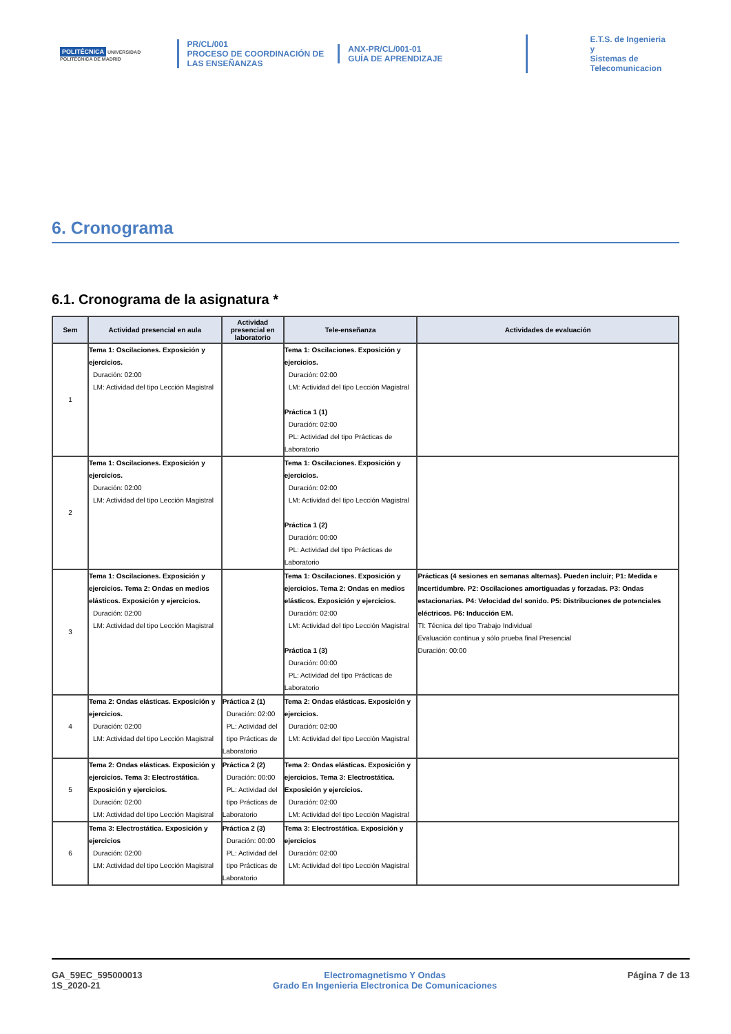POLITÉCNICA UNIVERSIDAD POLITÉCNICA DE MADRID
PR/CL/001
PROCESO DE COORDINACIÓN DE LAS ENSEÑANZAS
ANX-PR/CL/001-01
GUÍA DE APRENDIZAJE
E.T.S. de Ingenieria y
Sistemas de
Telecomunicacion
6. Cronograma
6.1. Cronograma de la asignatura *
| Sem | Actividad presencial en aula | Actividad presencial en laboratorio | Tele-enseñanza | Actividades de evaluación |
| --- | --- | --- | --- | --- |
| 1 | Tema 1: Oscilaciones. Exposición y ejercicios. Duración: 02:00 LM: Actividad del tipo Lección Magistral | | Tema 1: Oscilaciones. Exposición y ejercicios. Duración: 02:00 LM: Actividad del tipo Lección Magistral Práctica 1 (1) Duración: 02:00 PL: Actividad del tipo Prácticas de Laboratorio | |
| 2 | Tema 1: Oscilaciones. Exposición y ejercicios. Duración: 02:00 LM: Actividad del tipo Lección Magistral | | Tema 1: Oscilaciones. Exposición y ejercicios. Duración: 02:00 LM: Actividad del tipo Lección Magistral Práctica 1 (2) Duración: 00:00 PL: Actividad del tipo Prácticas de Laboratorio | |
| 3 | Tema 1: Oscilaciones. Exposición y ejercicios. Tema 2: Ondas en medios elásticos. Exposición y ejercicios. Duración: 02:00 LM: Actividad del tipo Lección Magistral | | Tema 1: Oscilaciones. Exposición y ejercicios. Tema 2: Ondas en medios elásticos. Exposición y ejercicios. Duración: 02:00 LM: Actividad del tipo Lección Magistral Práctica 1 (3) Duración: 00:00 PL: Actividad del tipo Prácticas de Laboratorio | Prácticas (4 sesiones en semanas alternas). Pueden incluir; P1: Medida e Incertidumbre. P2: Oscilaciones amortiguadas y forzadas. P3: Ondas estacionarias. P4: Velocidad del sonido. P5: Distribuciones de potenciales eléctricos. P6: Inducción EM. TI: Técnica del tipo Trabajo Individual Evaluación continua y sólo prueba final Presencial Duración: 00:00 |
| 4 | Tema 2: Ondas elásticas. Exposición y ejercicios. Duración: 02:00 LM: Actividad del tipo Lección Magistral | Práctica 2 (1) Duración: 02:00 PL: Actividad del tipo Prácticas de Laboratorio | Tema 2: Ondas elásticas. Exposición y ejercicios. Duración: 02:00 LM: Actividad del tipo Lección Magistral | |
| 5 | Tema 2: Ondas elásticas. Exposición y ejercicios. Tema 3: Electrostática. Exposición y ejercicios. Duración: 02:00 LM: Actividad del tipo Lección Magistral | Práctica 2 (2) Duración: 00:00 PL: Actividad del tipo Prácticas de Laboratorio | Tema 2: Ondas elásticas. Exposición y ejercicios. Tema 3: Electrostática. Exposición y ejercicios. Duración: 02:00 LM: Actividad del tipo Lección Magistral | |
| 6 | Tema 3: Electrostática. Exposición y ejercicios Duración: 02:00 LM: Actividad del tipo Lección Magistral | Práctica 2 (3) Duración: 00:00 PL: Actividad del tipo Prácticas de Laboratorio | Tema 3: Electrostática. Exposición y ejercicios Duración: 02:00 LM: Actividad del tipo Lección Magistral | |
GA_59EC_595000013
1S_2020-21
Electromagnetismo Y Ondas
Grado En Ingenieria Electronica De Comunicaciones
Página 7 de 13